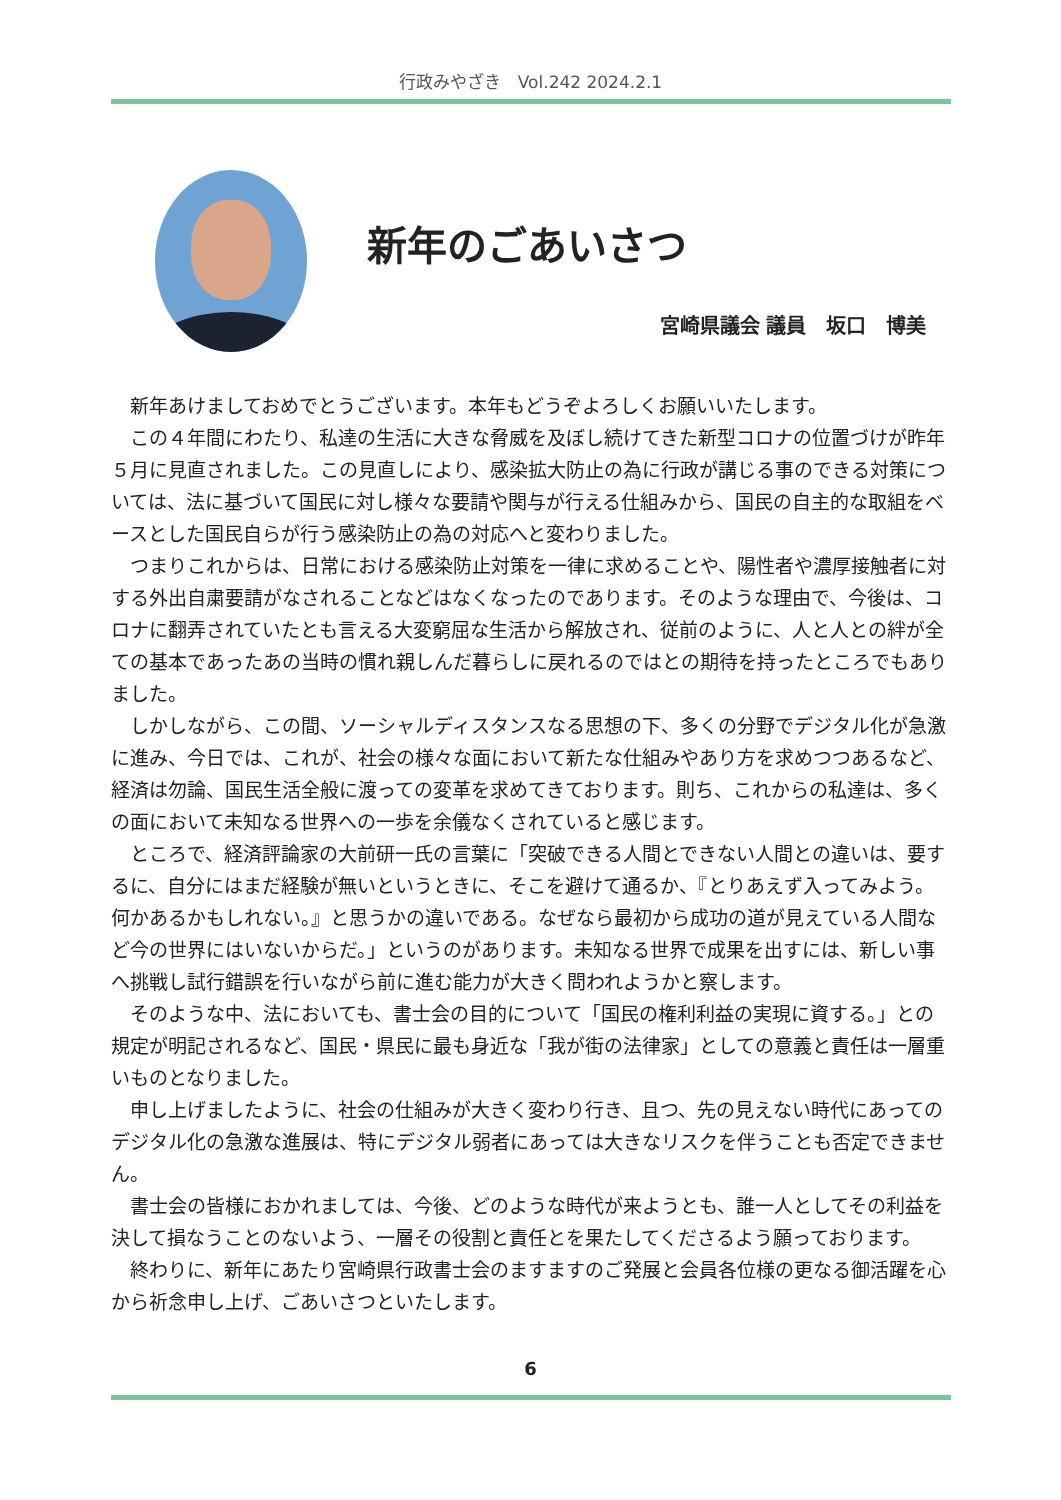行政みやざき　Vol.242 2024.2.1
新年のごあいさつ
宮崎県議会 議員　坂口　博美
新年あけましておめでとうございます。本年もどうぞよろしくお願いいたします。
この４年間にわたり、私達の生活に大きな脅威を及ぼし続けてきた新型コロナの位置づけが昨年５月に見直されました。この見直しにより、感染拡大防止の為に行政が講じる事のできる対策については、法に基づいて国民に対し様々な要請や関与が行える仕組みから、国民の自主的な取組をベースとした国民自らが行う感染防止の為の対応へと変わりました。
つまりこれからは、日常における感染防止対策を一律に求めることや、陽性者や濃厚接触者に対する外出自粛要請がなされることなどはなくなったのであります。そのような理由で、今後は、コロナに翻弄されていたとも言える大変窮屈な生活から解放され、従前のように、人と人との絆が全ての基本であったあの当時の慣れ親しんだ暮らしに戻れるのではとの期待を持ったところでもありました。
しかしながら、この間、ソーシャルディスタンスなる思想の下、多くの分野でデジタル化が急激に進み、今日では、これが、社会の様々な面において新たな仕組みやあり方を求めつつあるなど、経済は勿論、国民生活全般に渡っての変革を求めてきております。則ち、これからの私達は、多くの面において未知なる世界への一歩を余儀なくされていると感じます。
ところで、経済評論家の大前研一氏の言葉に「突破できる人間とできない人間との違いは、要するに、自分にはまだ経験が無いというときに、そこを避けて通るか、『とりあえず入ってみよう。何かあるかもしれない。』と思うかの違いである。なぜなら最初から成功の道が見えている人間など今の世界にはいないからだ。」というのがあります。未知なる世界で成果を出すには、新しい事へ挑戦し試行錯誤を行いながら前に進む能力が大きく問われようかと察します。
そのような中、法においても、書士会の目的について「国民の権利利益の実現に資する。」との規定が明記されるなど、国民・県民に最も身近な「我が街の法律家」としての意義と責任は一層重いものとなりました。
申し上げましたように、社会の仕組みが大きく変わり行き、且つ、先の見えない時代にあってのデジタル化の急激な進展は、特にデジタル弱者にあっては大きなリスクを伴うことも否定できません。
書士会の皆様におかれましては、今後、どのような時代が来ようとも、誰一人としてその利益を決して損なうことのないよう、一層その役割と責任とを果たしてくださるよう願っております。
終わりに、新年にあたり宮崎県行政書士会のますますのご発展と会員各位様の更なる御活躍を心から祈念申し上げ、ごあいさつといたします。
6